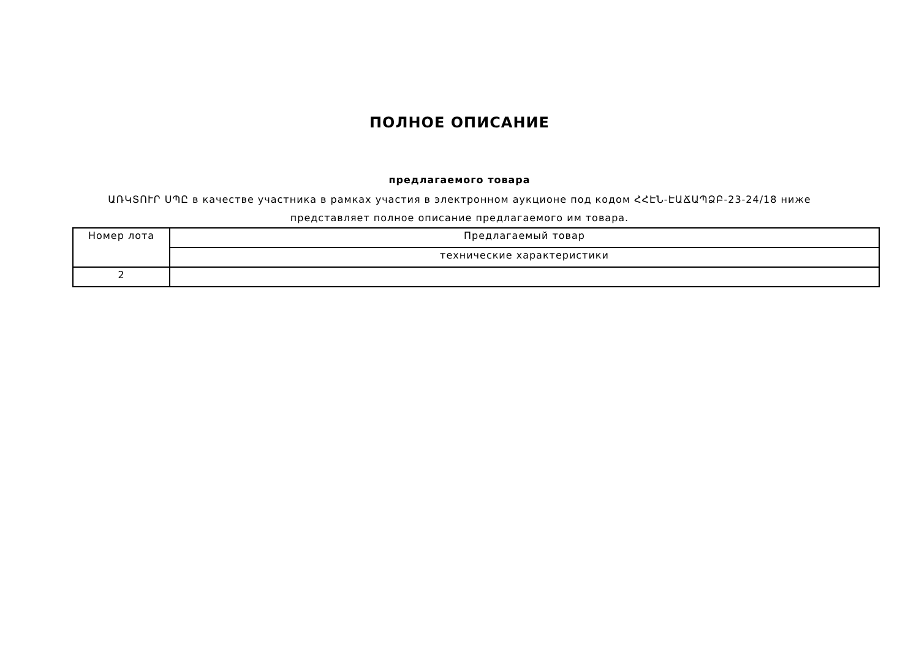ПОЛНОЕ ОПИСАНИЕ
предлагаемого товара
ԱՌԿՏՈՒՐ ՍՊԸ в качестве участника в рамках участия в электронном аукционе под кодом ՀՀԷՆ-ԷԱՃԱՊՁԲ-23-24/18 ниже представляет полное описание предлагаемого им товара.
| Номер лота | Предлагаемый товар |
| | технические характеристики |
| 2 | |